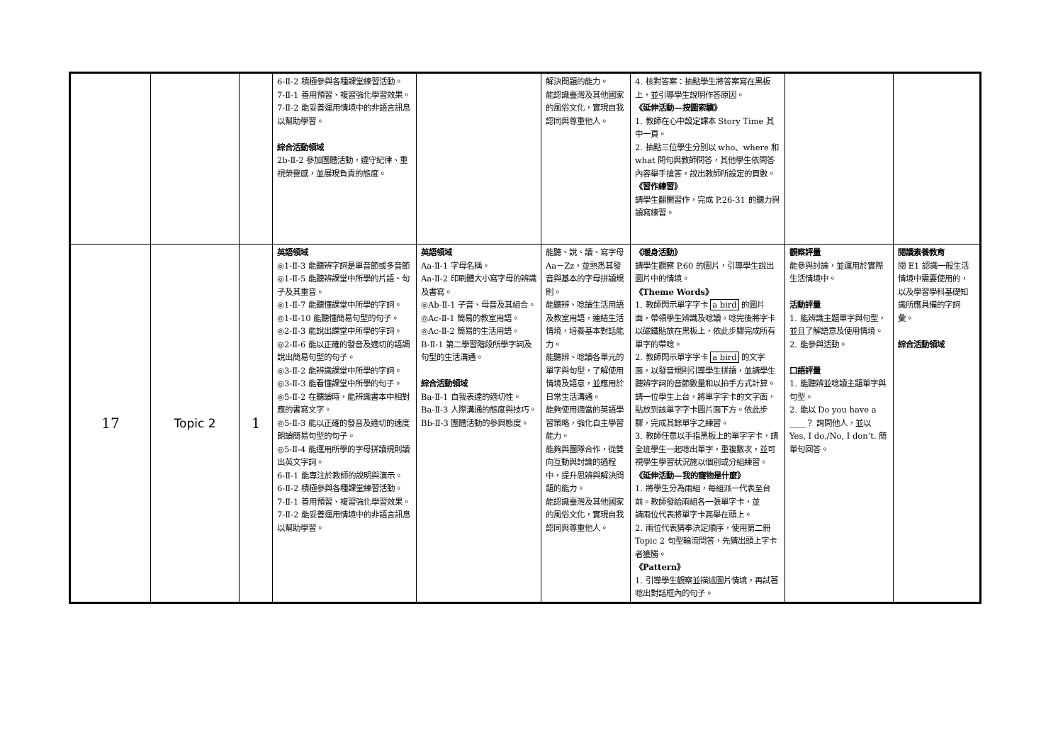| | | | 6-Ⅱ-2 積極參與各種課堂練習活動。 7-Ⅱ-1 善用預習、複習強化學習效果。 7-Ⅱ-2 能妥善運用情境中的非語言訊息以幫助學習。 綜合活動領域 2b-Ⅱ-2 參加團體活動，遵守紀律、重視榮譽感，並展現負責的態度。 | | 解決問題的能力。 能認識臺灣及其他國家的風俗文化，實現自我認同與尊重他人。 | 4. 核對答案：抽點學生將答案寫在黑板上，並引導學生說明作答原因。 《延伸活動—按圖索驥》 1. 教師在心中設定課本 Story Time 其中一頁。 2. 抽點三位學生分別以 who、where 和 what 問句與教師問答，其他學生依問答內容舉手搶答，說出教師所設定的頁數。 《習作練習》 請學生翻開習作，完成 P.26-31 的聽力與讀寫練習。 | | |
| 17 | Topic 2 | 1 | 英語領域 ◎1-Ⅱ-3 能聽辨字詞是單音節或多音節 ◎1-Ⅱ-5 能聽辨課堂中所學的片語、句子及其重音。 ◎1-Ⅱ-7 能聽懂課堂中所學的字詞。 ◎1-Ⅱ-10 能聽懂簡易句型的句子。 ◎2-Ⅱ-3 能說出課堂中所學的字詞。 ◎2-Ⅱ-6 能以正確的發音及適切的語調說出簡易句型的句子。 ◎3-Ⅱ-2 能辨識課堂中所學的字詞。 ◎3-Ⅱ-3 能看懂課堂中所學的句子。 ◎5-Ⅱ-2 在聽讀時，能辨識書本中相對應的書寫文字。 ◎5-Ⅱ-3 能以正確的發音及適切的速度朗讀簡易句型的句子。 ◎5-Ⅱ-4 能運用所學的字母拼讀規則讀出英文字詞。 6-Ⅱ-1 能專注於教師的說明與演示。 6-Ⅱ-2 積極參與各種課堂練習活動。 7-Ⅱ-1 善用預習、複習強化學習效果。 7-Ⅱ-2 能妥善運用情境中的非語言訊息以幫助學習。 | 英語領域 Aa-Ⅱ-1 字母名稱。 Aa-Ⅱ-2 印刷體大小寫字母的辨識及書寫。 ◎Ab-Ⅱ-1 子音、母音及其組合。 ◎Ac-Ⅱ-1 簡易的教室用語。 ◎Ac-Ⅱ-2 簡易的生活用語。 B-Ⅱ-1 第二學習階段所學字詞及句型的生活溝通。 綜合活動領域 Ba-Ⅱ-1 自我表達的適切性。 Ba-Ⅱ-3 人際溝通的態度與技巧。 Bb-Ⅱ-3 團體活動的參與態度。 | 能聽、說、讀、寫字母 Aa－Zz，並熟悉其發音與基本的字母拼讀規則。 能聽辨、唸讀生活用語及教室用語，連結生活情境，培養基本對話能力。 能聽辨、唸讀各單元的單字與句型，了解使用情境及語意，並應用於日常生活溝通。 能夠使用適當的英語學習策略，強化自主學習能力。 能夠與團隊合作，從雙向互動與討論的過程中，提升思辨與解決問題的能力。 能認識臺灣及其他國家的風俗文化，實現自我認同與尊重他人。 | 《暖身活動》 請學生觀察 P.60 的圖片，引導學生說出圖片中的情境。 《Theme Words》 1. 教師閃示單字字卡 a bird 的圖片面，帶領學生辨識及唸讀。唸完後將字卡以磁鐵貼放在黑板上，依此步驟完成所有單字的帶唸。 2. 教師閃示單字字卡 a bird 的文字面，以發音規則引導學生拼讀，並請學生聽辨字詞的音節數量和以拍手方式計算。請一位學生上台，將單字字卡的文字面，貼放到該單字字卡圖片面下方。依此步驟，完成其餘單字之練習。 3. 教師任意以手指黑板上的單字字卡，請全班學生一起唸出單字，重複數次，並可視學生學習狀況施以個別或分組練習。 《延伸活動—我的寵物是什麼》 1. 將學生分為兩組，每組派一代表至台前。教師發給兩組各一張單字卡，並 請兩位代表將單字卡高舉在頭上。 2. 兩位代表猜拳決定順序，使用第二冊 Topic 2 句型輪流問答，先猜出頭上字卡 者獲勝。 《Pattern》 1. 引導學生觀察並描述圖片情境，再試著唸出對話框內的句子。 | 觀察評量 能參與討論，並運用於實際生活情境中。 活動評量 1. 能辨識主題單字與句型，並且了解語意及使用情境。 2. 能參與活動。 口語評量 1. 能聽辨並唸讀主題單字與句型。 2. 能以 Do you have a ____？ 詢問他人，並以 Yes, I do./No, I don’t. 簡單句回答。 | 閱讀素養教育 閱 E1 認識一般生活情境中需要使用的，以及學習學科基礎知識所應具備的字詞彙。 綜合活動領域 |